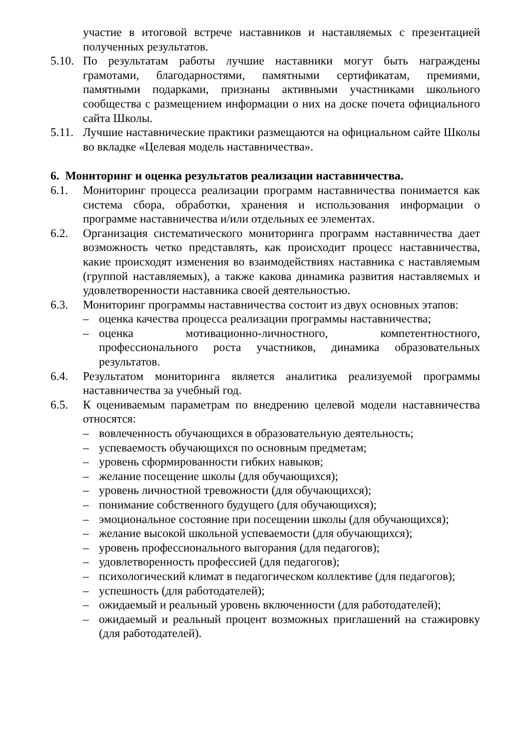участие в итоговой встрече наставников и наставляемых с презентацией полученных результатов.
5.10.
По результатам работы лучшие наставники могут быть награждены грамотами, благодарностями, памятными сертификатам, премиями, памятными подарками, признаны активными участниками школьного сообщества с размещением информации о них на доске почета официального сайта Школы.
5.11.
Лучшие наставнические практики размещаются на официальном сайте Школы во вкладке «Целевая модель наставничества».
6. Мониторинг и оценка результатов реализации наставничества.
6.1. Мониторинг процесса реализации программ наставничества понимается как система сбора, обработки, хранения и использования информации о программе наставничества и/или отдельных ее элементах.
6.2. Организация систематического мониторинга программ наставничества дает возможность четко представлять, как происходит процесс наставничества, какие происходят изменения во взаимодействиях наставника с наставляемым (группой наставляемых), а также какова динамика развития наставляемых и удовлетворенности наставника своей деятельностью.
6.3. Мониторинг программы наставничества состоит из двух основных этапов:
– оценка качества процесса реализации программы наставничества;
– оценка мотивационно-личностного, компетентностного, профессионального роста участников, динамика образовательных результатов.
6.4. Результатом мониторинга является аналитика реализуемой программы наставничества за учебный год.
6.5. К оцениваемым параметрам по внедрению целевой модели наставничества относятся:
– вовлеченность обучающихся в образовательную деятельность;
– успеваемость обучающихся по основным предметам;
– уровень сформированности гибких навыков;
– желание посещение школы (для обучающихся);
– уровень личностной тревожности (для обучающихся);
– понимание собственного будущего (для обучающихся);
– эмоциональное состояние при посещении школы (для обучающихся);
– желание высокой школьной успеваемости (для обучающихся);
– уровень профессионального выгорания (для педагогов);
– удовлетворенность профессией (для педагогов);
– психологический климат в педагогическом коллективе (для педагогов);
– успешность (для работодателей);
– ожидаемый и реальный уровень включенности (для работодателей);
– ожидаемый и реальный процент возможных приглашений на стажировку (для работодателей).